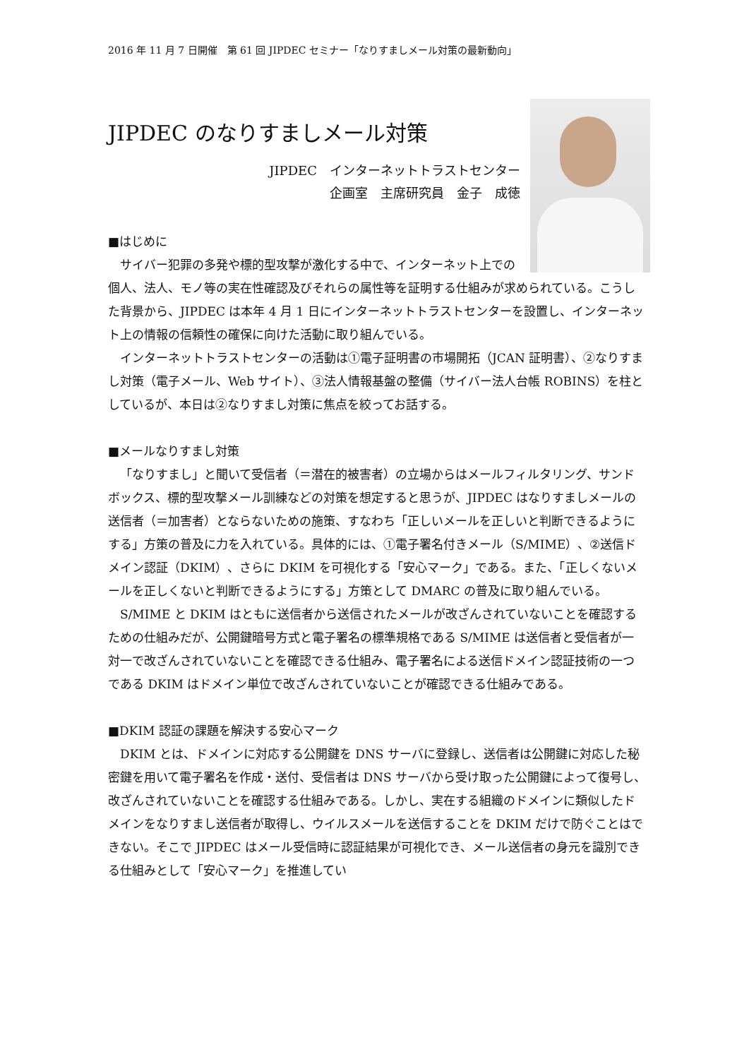2016 年 11 月 7 日開催　第 61 回 JIPDEC セミナー「なりすましメール対策の最新動向」
JIPDEC のなりすましメール対策
JIPDEC　インターネットトラストセンター
企画室　主席研究員　金子　成徳
■はじめに
サイバー犯罪の多発や標的型攻撃が激化する中で、インターネット上での個人、法人、モノ等の実在性確認及びそれらの属性等を証明する仕組みが求められている。こうした背景から、JIPDEC は本年 4 月 1 日にインターネットトラストセンターを設置し、インターネット上の情報の信頼性の確保に向けた活動に取り組んでいる。
インターネットトラストセンターの活動は①電子証明書の市場開拓（JCAN 証明書）、②なりすまし対策（電子メール、Web サイト）、③法人情報基盤の整備（サイバー法人台帳 ROBINS）を柱としているが、本日は②なりすまし対策に焦点を絞ってお話する。
■メールなりすまし対策
「なりすまし」と聞いて受信者（＝潜在的被害者）の立場からはメールフィルタリング、サンドボックス、標的型攻撃メール訓練などの対策を想定すると思うが、JIPDEC はなりすましメールの送信者（＝加害者）とならないための施策、すなわち「正しいメールを正しいと判断できるようにする」方策の普及に力を入れている。具体的には、①電子署名付きメール（S/MIME）、②送信ドメイン認証（DKIM）、さらに DKIM を可視化する「安心マーク」である。また、「正しくないメールを正しくないと判断できるようにする」方策として DMARC の普及に取り組んでいる。
S/MIME と DKIM はともに送信者から送信されたメールが改ざんされていないことを確認するための仕組みだが、公開鍵暗号方式と電子署名の標準規格である S/MIME は送信者と受信者が一対一で改ざんされていないことを確認できる仕組み、電子署名による送信ドメイン認証技術の一つである DKIM はドメイン単位で改ざんされていないことが確認できる仕組みである。
■DKIM 認証の課題を解決する安心マーク
DKIM とは、ドメインに対応する公開鍵を DNS サーバに登録し、送信者は公開鍵に対応した秘密鍵を用いて電子署名を作成・送付、受信者は DNS サーバから受け取った公開鍵によって復号し、改ざんされていないことを確認する仕組みである。しかし、実在する組織のドメインに類似したドメインをなりすまし送信者が取得し、ウイルスメールを送信することを DKIM だけで防ぐことはできない。そこで JIPDEC はメール受信時に認証結果が可視化でき、メール送信者の身元を識別できる仕組みとして「安心マーク」を推進してい